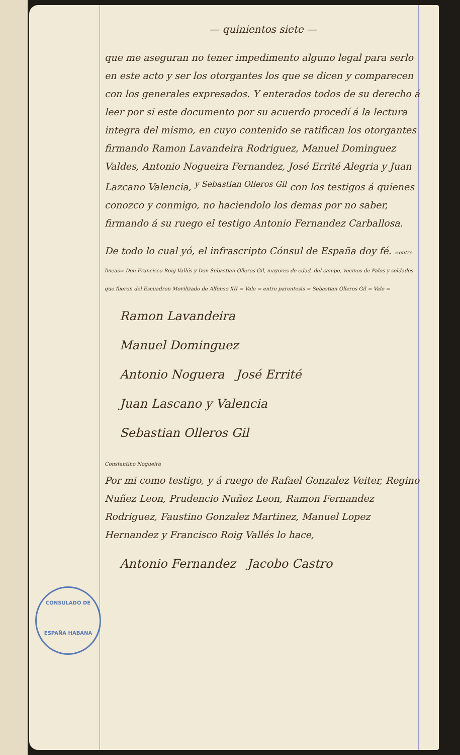CONSULADO DE ESPAÑA HABANA
— quinientos siete —
que me aseguran no tener impedimento alguno legal para serlo en este acto y ser los otorgantes los que se dicen y comparecen con los generales expresados. Y enterados todos de su derecho á leer por si este documento por su acuerdo procedí á la lectura integra del mismo, en cuyo contenido se ratifican los otorgantes firmando Ramon Lavandeira Rodriguez, Manuel Dominguez Valdes, Antonio Noguei­ra Fernandez, José Errité Alegria y Juan Lazcano Valencia, <sup>y Sebas­tian Olleros Gil</sup> con los testigos á quienes conozco y conmigo, no haciendolo los demas por no saber, firmando á su ruego el testigo Antonio Fernandez Carballosa.
De todo lo cual yó, el infrascripto Cónsul de España doy fé. =entre lineas= Don Francisco Roig Vallés y Don Sebastian Olleros Gil, mayores de edad, del campo, vecinos de Palos y solda­dos que fueron del Escuadron Movilizado de Alfonso XII = Vale = entre parentesis = Sebastian Olleros Gil = Vale =
Ramon Lavandeira
Manuel Dominguez
Antonio Noguera José Errité
Juan Lascano y Valencia
Sebastian Olleros Gil
Constantino Nogueira
Por mi como testigo, y á ruego de Rafael Gonzalez Veiter, Regino Nuñez Leon, Prudencio Nuñez Leon, Ramon Fernan­dez Rodriguez, Faustino Gonzalez Martinez, Manuel Lo­pez Hernandez y Francisco Roig Vallés lo hace,
Antonio Fernandez Jacobo Castro